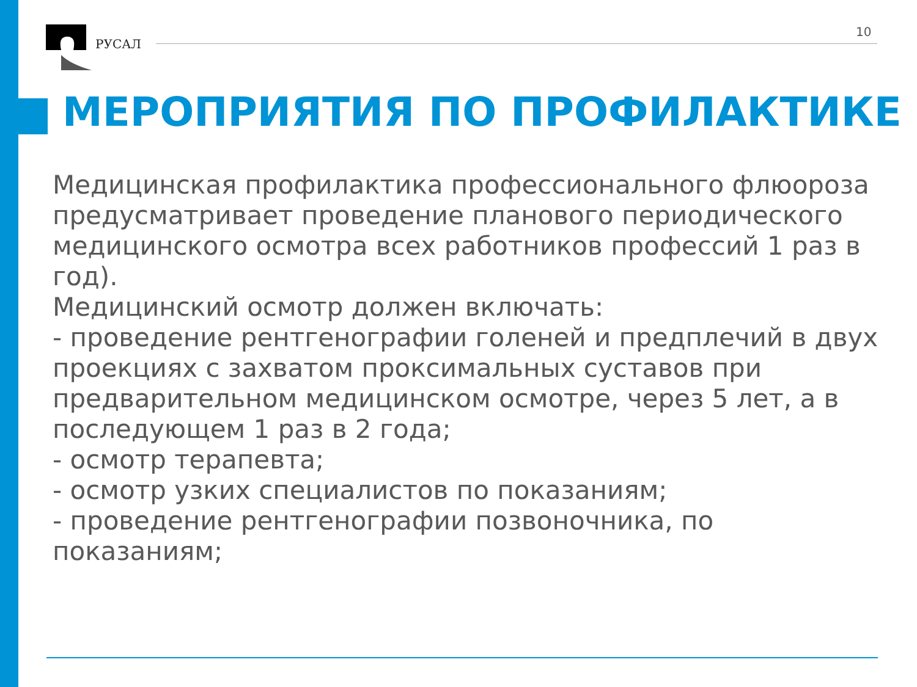РУСАЛ
10
МЕРОПРИЯТИЯ ПО ПРОФИЛАКТИКЕ
Медицинская профилактика профессионального флюороза предусматривает проведение планового периодического медицинского осмотра всех работников профессий 1 раз в год).
Медицинский осмотр должен включать:
- проведение рентгенографии голеней и предплечий в двух проекциях с захватом проксимальных суставов при предварительном медицинском осмотре, через 5 лет, а в последующем 1 раз в 2 года;
- осмотр терапевта;
- осмотр узких специалистов по показаниям;
- проведение рентгенографии позвоночника, по показаниям;